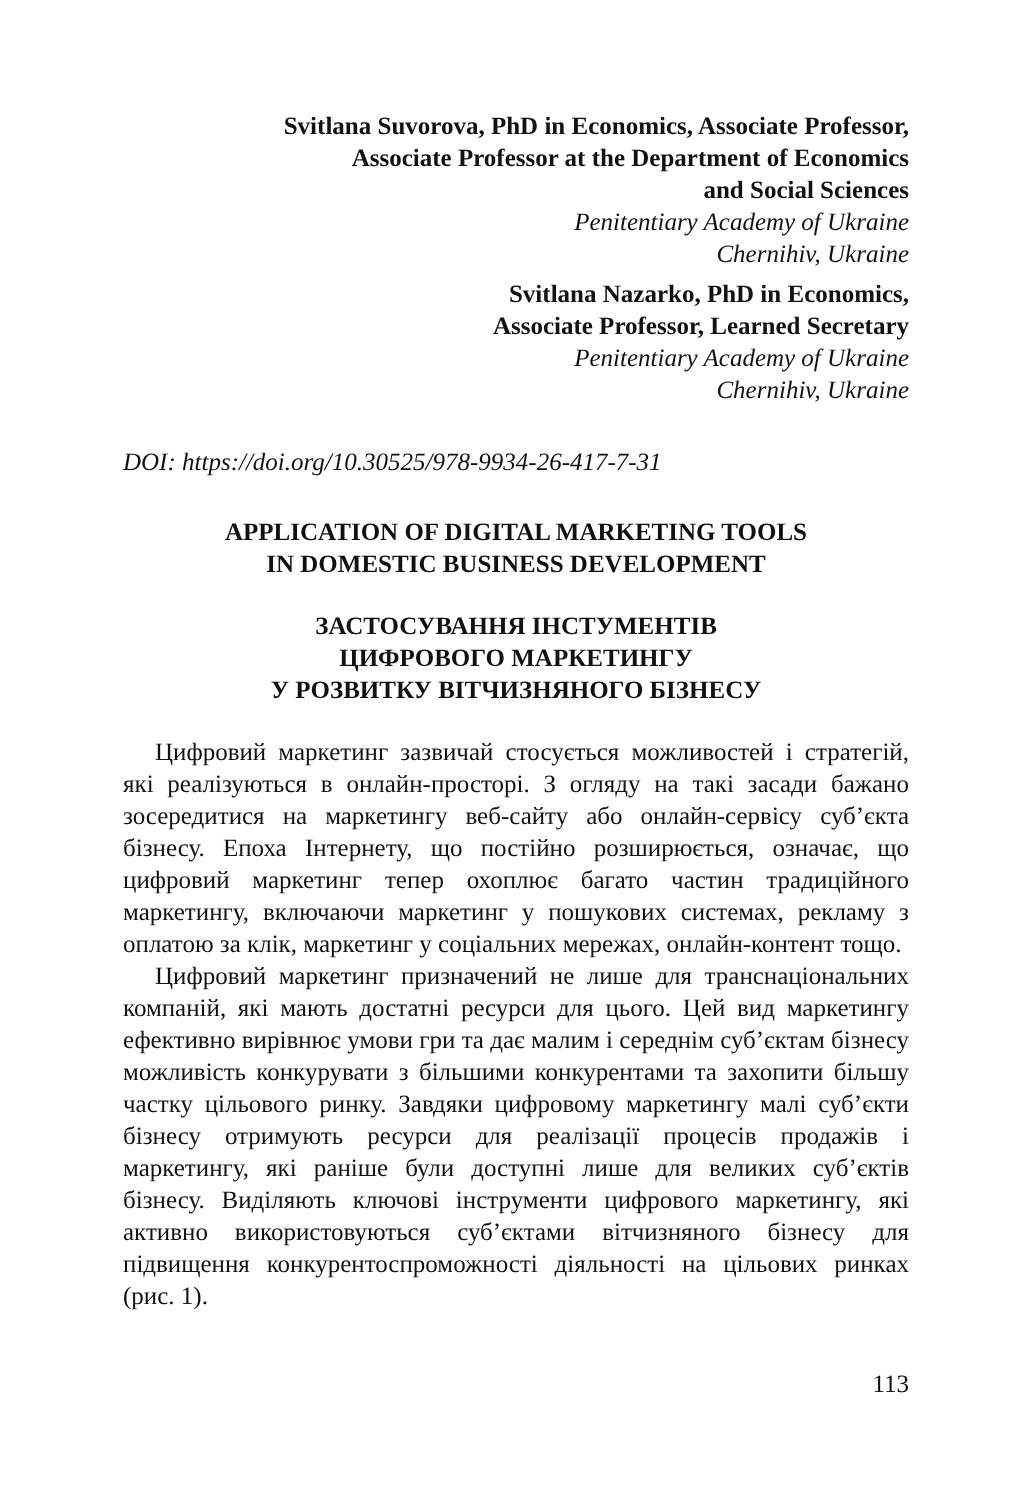Svitlana Suvorova, PhD in Economics, Associate Professor,
Associate Professor at the Department of Economics
and Social Sciences
Penitentiary Academy of Ukraine
Chernihiv, Ukraine
Svitlana Nazarko, PhD in Economics,
Associate Professor, Learned Secretary
Penitentiary Academy of Ukraine
Chernihiv, Ukraine
DOI: https://doi.org/10.30525/978-9934-26-417-7-31
APPLICATION OF DIGITAL MARKETING TOOLS
IN DOMESTIC BUSINESS DEVELOPMENT
ЗАСТОСУВАННЯ ІНСТУМЕНТІВ
ЦИФРОВОГО МАРКЕТИНГУ
У РОЗВИТКУ ВІТЧИЗНЯНОГО БІЗНЕСУ
Цифровий маркетинг зазвичай стосується можливостей і стратегій, які реалізуються в онлайн-просторі. З огляду на такі засади бажано зосередитися на маркетингу веб-сайту або онлайн-сервісу суб’єкта бізнесу. Епоха Інтернету, що постійно розширюється, означає, що цифровий маркетинг тепер охоплює багато частин традиційного маркетингу, включаючи маркетинг у пошукових системах, рекламу з оплатою за клік, маркетинг у соціальних мережах, онлайн-контент тощо.
Цифровий маркетинг призначений не лише для транснаціональних компаній, які мають достатні ресурси для цього. Цей вид маркетингу ефективно вирівнює умови гри та дає малим і середнім суб’єктам бізнесу можливість конкурувати з більшими конкурентами та захопити більшу частку цільового ринку. Завдяки цифровому маркетингу малі суб’єкти бізнесу отримують ресурси для реалізації процесів продажів і маркетингу, які раніше були доступні лише для великих суб’єктів бізнесу. Виділяють ключові інструменти цифрового маркетингу, які активно використовуються суб’єктами вітчизняного бізнесу для підвищення конкурентоспроможності діяльності на цільових ринках (рис. 1).
113